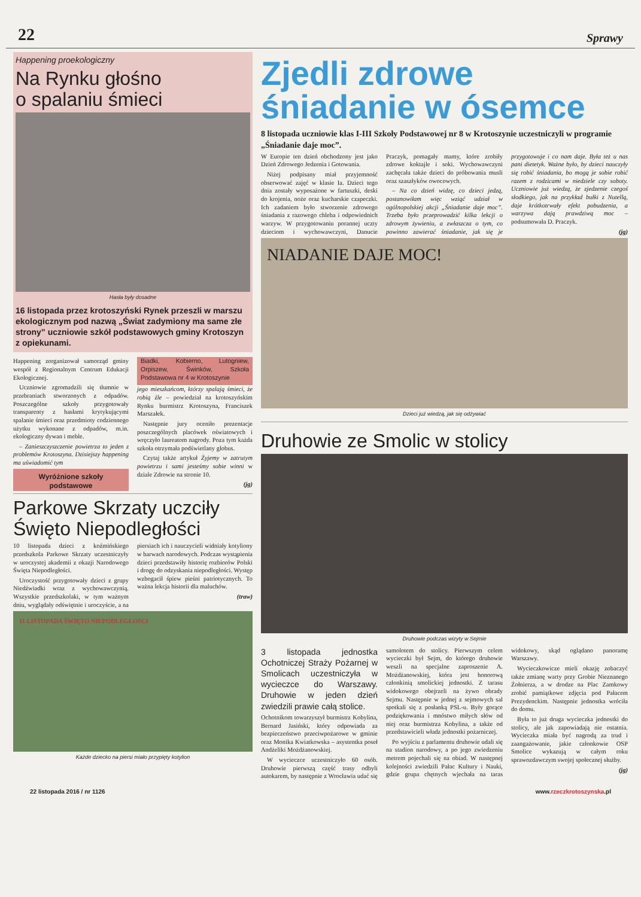22 Sprawy
Happening proekologiczny
Na Rynku głośno
o spalaniu śmieci
Hasła były dosadne
16 listopada przez krotoszyński Rynek przeszli w marszu ekologicznym pod nazwą „Świat zadymiony ma same złe strony” uczniowie szkół podstawowych gminy Krotoszyn z opiekunami.
Happening zorganizował samorząd gminy wespół z Regionalnym Centrum Edukacji Ekologicznej.
Uczniowie zgromadzili się tłumnie w przebraniach stworzonych z odpadów. Poszczególne szkoły przygotowały transparenty z hasłami krytykującymi spalanie śmieci oraz przedmioty codziennego użytku wykonane z odpadów, m.in. ekologiczny dywan i meble.
– Zanieszczyszczenie powietrza to jeden z problemów Krotoszyna. Dzisiejszy happening ma uświadomić tym
Wyróżnione szkoły podstawowe
Biadki, Kobierno, Lutogniew, Orpiszew, Świnków, Szkoła Podstawowa nr 4 w Krotoszynie
jego mieszkańcom, którzy spalają śmieci, że robią źle – powiedział na krotoszyńskim Rynku burmistrz Krotoszyna, Franciszek Marszałek.
Następnie jury oceniło prezentacje poszczególnych placówek oświatowych i wręczyło laureatom nagrody. Poza tym każda szkoła otrzymała podświetlany globus.
Czytaj także artykuł Żyjemy w zatrutym powietrzu i sami jesteśmy sobie winni w dziale Zdrowie na stronie 10.
(jg)
Parkowe Skrzaty uczciły Święto Niepodległości
10 listopada dzieci z koźmińskiego przedszkola Parkowe Skrzaty uczestniczyły w uroczystej akademii z okazji Narodowego Święta Niepodległości.
Uroczystość przygotowały dzieci z grupy Niedźwiadki wraz z wychowawczynią. Wszystkie przedszkolaki, w tym ważnym dniu, wyglądały odświętnie i uroczyście, a na piersiach ich i nauczycieli widniały kotyliony w barwach narodowych. Podczas wystąpienia dzieci przedstawiły historię rozbiorów Polski i drogę do odzyskania niepodległości. Występ wzbogacił śpiew pieśni patriotycznych. To ważna lekcja historii dla maluchów.
(traw)
11 LISTOPADA ŚWIĘTO NIEPODLEGŁOŚCI
Każde dziecko na piersi miało przypięty kotylion
Zjedli zdrowe
śniadanie w ósemce
8 listopada uczniowie klas I-III Szkoły Podstawowej nr 8 w Krotoszynie uczestniczyli w programie „Śniadanie daje moc”.
W Europie ten dzień obchodzony jest jako Dzień Zdrowego Jedzenia i Gotowania.
Niżej podpisany miał przyjemność obserwować zajęć w klasie Ia. Dzieci tego dnia zostały wyposażone w fartuszki, deski do krojenia, noże oraz kucharskie czapeczki. Ich zadaniem było stworzenie zdrowego śniadania z razowego chleba i odpowiednich warzyw. W przygotowaniu porannej uczty dzieciom i wychowawczyni, Danucie Praczyk, pomagały mamy, które zrobiły zdrowe koktajle i soki. Wychowawczyni zachęcała także dzieci do próbowania musli oraz szaszłyków owocowych.
– Na co dzień widzę, co dzieci jedzą, postanowiłam więc wziąć udział w ogólnopolskiej akcji „Śniadanie daje moc”. Trzeba było przeprowadzić kilka lekcji o zdrowym żywieniu, a zwłaszcza o tym, co powinno zawierać śniadanie, jak się je przygotowuje i co nam daje. Była też u nas pani dietetyk. Ważne było, by dzieci nauczyły się robić śniadania, bo mogą je sobie robić razem z rodzicami w niedziele czy soboty. Uczniowie już wiedzą, że zjedzenie czegoś słodkiego, jak na przykład bułki z Nutellą, daje krótkotrwały efekt pobudzenia, a warzywa dają prawdziwą moc – podsumowała D. Praczyk.
(jg)
NIADANIE DAJE MOC!
Dzieci już wiedzą, jak się odżywiać
Druhowie ze Smolic w stolicy
Druhowie podczas wizyty w Sejmie
3 listopada jednostka Ochotniczej Straży Pożarnej w Smolicach uczestniczyła w wycieczce do Warszawy. Druhowie w jeden dzień zwiedzili prawie całą stolice.
Ochotnikom towarzyszył burmistrz Kobylina, Bernard Jasiński, który odpowiada za bezpieczeństwo przeciwpożarowe w gminie oraz Monika Kwiatkowska – asystentka poseł Andżeliki Możdżanowskiej.
W wycieczce uczestniczyło 60 osób. Druhowie pierwszą część trasy odbyli autokarem, by następnie z Wrocławia udać się samolotem do stolicy. Pierwszym celem wycieczki był Sejm, do którego druhowie weszli na specjalne zaproszenie A. Możdżanowskiej, która jest honorową członkinią smolickiej jednostki. Z tarasu widokowego obejrzeli na żywo obrady Sejmu. Następnie w jednej z sejmowych sal spotkali się z posłanką PSL-u. Były gorące podziękowania i mnóstwo miłych słów od niej oraz burmistrza Kobylina, a także od przedstawicieli władz jednostki pożarniczej.
Po wyjściu z parlamentu druhowie udali się na stadion narodowy, a po jego zwiedzeniu metrem pojechali się na obiad. W następnej kolejności zwiedzili Pałac Kultury i Nauki, gdzie grupa chętnych wjechała na taras widokowy, skąd oglądano panoramę Warszawy.
Wycieczkowicze mieli okazję zobaczyć także zmianę warty przy Grobie Nieznanego Żołnierza, a w drodze na Plac Zamkowy zrobić pamiątkowe zdjęcia pod Pałacem Prezydenckim. Następnie jednostka wróciła do domu.
Była to już druga wycieczka jednostki do stolicy, ale jak zapowiadają nie ostatnia. Wycieczka miała być nagrodą za trud i zaangażowanie, jakie członkowie OSP Smolice wykazują w całym roku sprawozdawczym swojej społecznej służby.
(jg)
22 listopada 2016 / nr 1126 www.rzeczkrotoszynska.pl